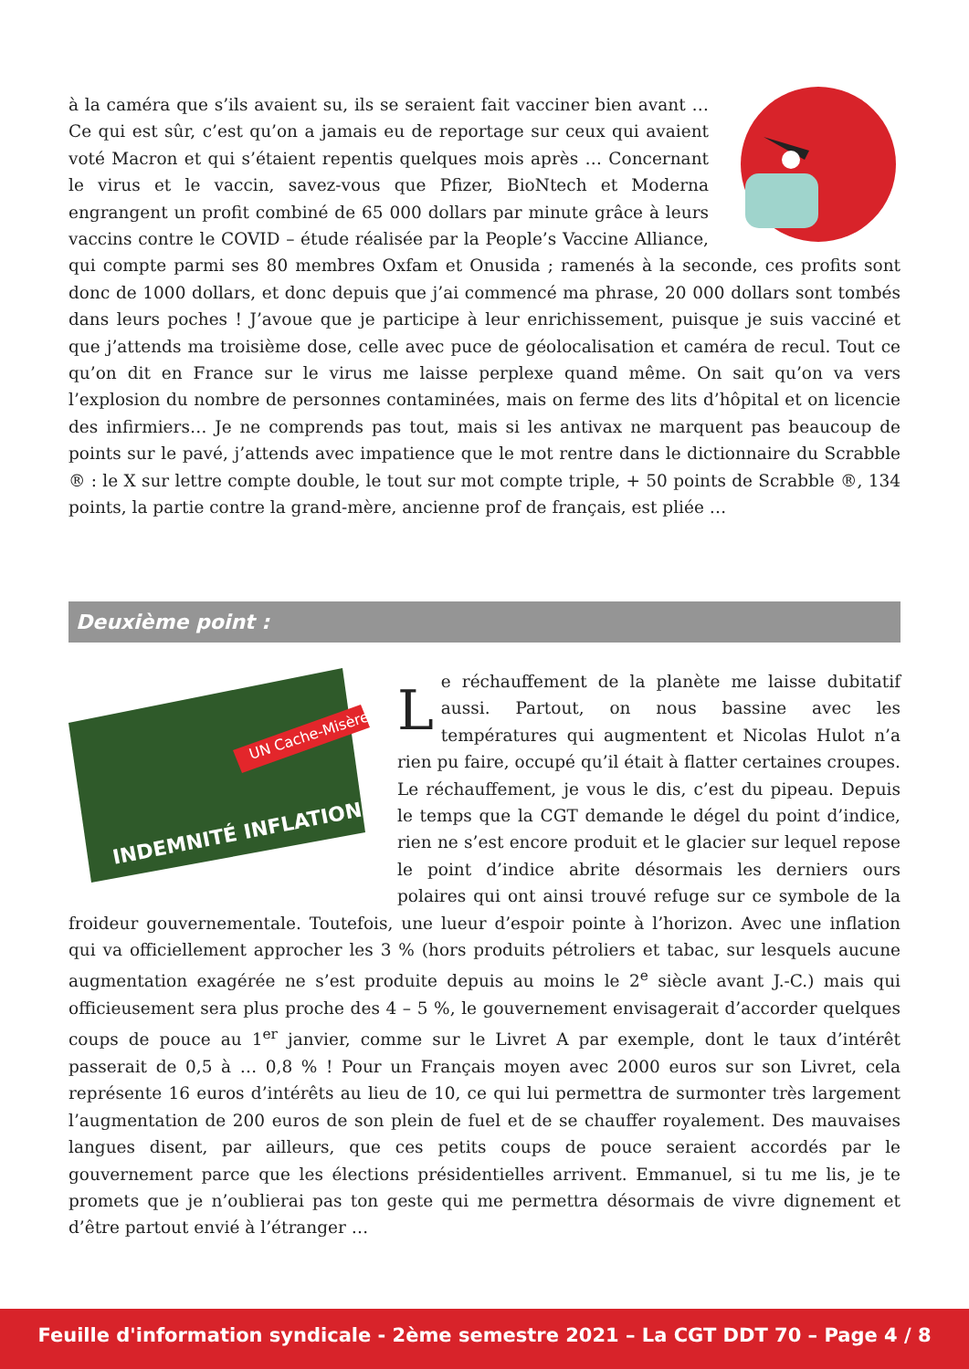à la caméra que s’ils avaient su, ils se seraient fait vacciner bien avant … Ce qui est sûr, c’est qu’on a jamais eu de reportage sur ceux qui avaient voté Macron et qui s’étaient repentis quelques mois après … Concernant le virus et le vaccin, savez-vous que Pfizer, BioNtech et Moderna engrangent un profit combiné de 65 000 dollars par minute grâce à leurs vaccins contre le COVID – étude réalisée par la People’s Vaccine Alliance, qui compte parmi ses 80 membres Oxfam et Onusida ; ramenés à la seconde, ces profits sont donc de 1000 dollars, et donc depuis que j’ai commencé ma phrase, 20 000 dollars sont tombés dans leurs poches ! J’avoue que je participe à leur enrichissement, puisque je suis vacciné et que j’attends ma troisième dose, celle avec puce de géolocalisation et caméra de recul. Tout ce qu’on dit en France sur le virus me laisse perplexe quand même. On sait qu’on va vers l’explosion du nombre de personnes contaminées, mais on ferme des lits d’hôpital et on licencie des infirmiers… Je ne comprends pas tout, mais si les antivax ne marquent pas beaucoup de points sur le pavé, j’attends avec impatience que le mot rentre dans le dictionnaire du Scrabble ® : le X sur lettre compte double, le tout sur mot compte triple, + 50 points de Scrabble ®, 134 points, la partie contre la grand-mère, ancienne prof de français, est pliée …
Deuxième point :
UN Cache-Misère
INDEMNITÉ INFLATION
Le réchauffement de la planète me laisse dubitatif aussi. Partout, on nous bassine avec les températures qui augmentent et Nicolas Hulot n’a rien pu faire, occupé qu’il était à flatter certaines croupes. Le réchauffement, je vous le dis, c’est du pipeau. Depuis le temps que la CGT demande le dégel du point d’indice, rien ne s’est encore produit et le glacier sur lequel repose le point d’indice abrite désormais les derniers ours polaires qui ont ainsi trouvé refuge sur ce symbole de la froideur gouvernementale. Toutefois, une lueur d’espoir pointe à l’horizon. Avec une inflation qui va officiellement approcher les 3 % (hors produits pétroliers et tabac, sur lesquels aucune augmentation exagérée ne s’est produite depuis au moins le 2<sup>e</sup> siècle avant J.-C.) mais qui officieusement sera plus proche des 4 – 5 %, le gouvernement envisagerait d’accorder quelques coups de pouce au 1<sup>er</sup> janvier, comme sur le Livret A par exemple, dont le taux d’intérêt passerait de 0,5 à … 0,8 % ! Pour un Français moyen avec 2000 euros sur son Livret, cela représente 16 euros d’intérêts au lieu de 10, ce qui lui permettra de surmonter très largement l’augmentation de 200 euros de son plein de fuel et de se chauffer royalement. Des mauvaises langues disent, par ailleurs, que ces petits coups de pouce seraient accordés par le gouvernement parce que les élections présidentielles arrivent. Emmanuel, si tu me lis, je te promets que je n’oublierai pas ton geste qui me permettra désormais de vivre dignement et d’être partout envié à l’étranger …
Feuille d'information syndicale - 2ème semestre 2021 – La CGT DDT 70 – Page 4 / 8